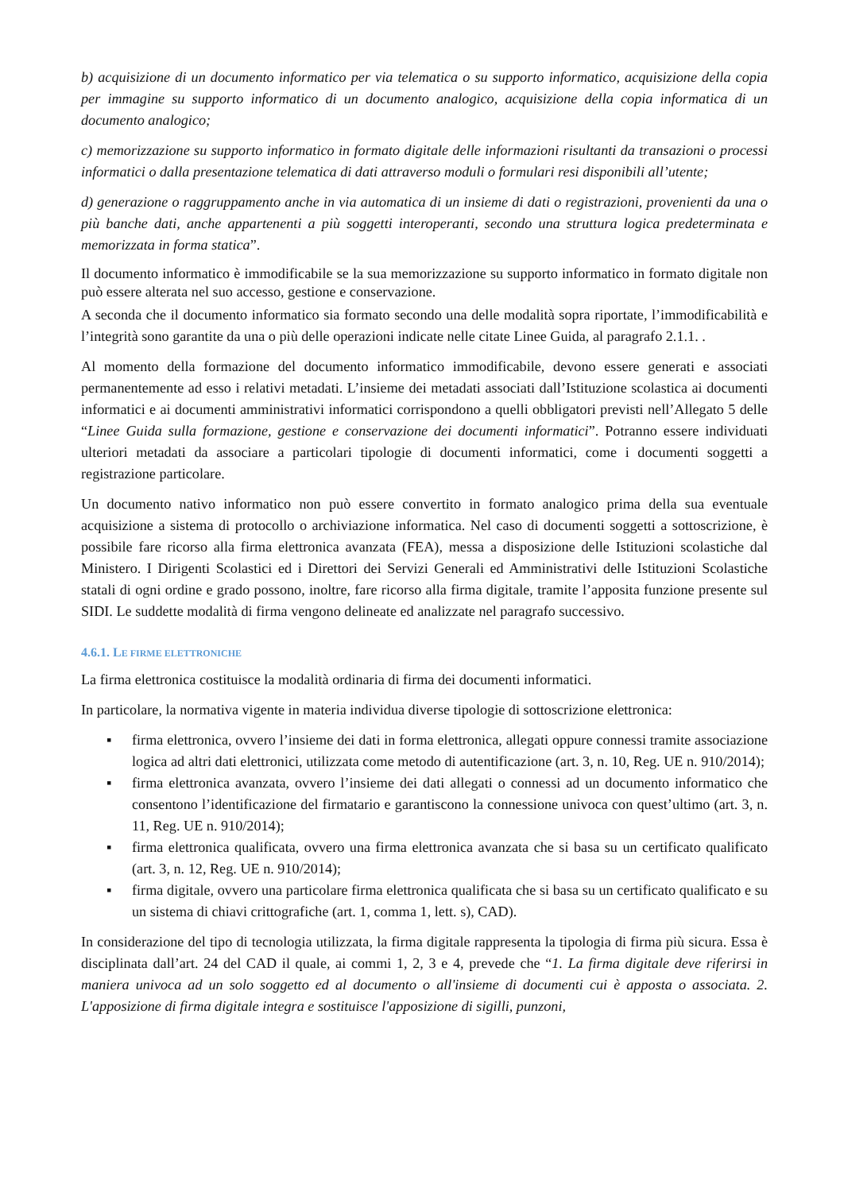b) acquisizione di un documento informatico per via telematica o su supporto informatico, acquisizione della copia per immagine su supporto informatico di un documento analogico, acquisizione della copia informatica di un documento analogico;
c) memorizzazione su supporto informatico in formato digitale delle informazioni risultanti da transazioni o processi informatici o dalla presentazione telematica di dati attraverso moduli o formulari resi disponibili all’utente;
d) generazione o raggruppamento anche in via automatica di un insieme di dati o registrazioni, provenienti da una o più banche dati, anche appartenenti a più soggetti interoperanti, secondo una struttura logica predeterminata e memorizzata in forma statica”.
Il documento informatico è immodificabile se la sua memorizzazione su supporto informatico in formato digitale non può essere alterata nel suo accesso, gestione e conservazione.
A seconda che il documento informatico sia formato secondo una delle modalità sopra riportate, l’immodificabilità e l’integrità sono garantite da una o più delle operazioni indicate nelle citate Linee Guida, al paragrafo 2.1.1. .
Al momento della formazione del documento informatico immodificabile, devono essere generati e associati permanentemente ad esso i relativi metadati. L’insieme dei metadati associati dall’Istituzione scolastica ai documenti informatici e ai documenti amministrativi informatici corrispondono a quelli obbligatori previsti nell’Allegato 5 delle “Linee Guida sulla formazione, gestione e conservazione dei documenti informatici”. Potranno essere individuati ulteriori metadati da associare a particolari tipologie di documenti informatici, come i documenti soggetti a registrazione particolare.
Un documento nativo informatico non può essere convertito in formato analogico prima della sua eventuale acquisizione a sistema di protocollo o archiviazione informatica. Nel caso di documenti soggetti a sottoscrizione, è possibile fare ricorso alla firma elettronica avanzata (FEA), messa a disposizione delle Istituzioni scolastiche dal Ministero. I Dirigenti Scolastici ed i Direttori dei Servizi Generali ed Amministrativi delle Istituzioni Scolastiche statali di ogni ordine e grado possono, inoltre, fare ricorso alla firma digitale, tramite l’apposita funzione presente sul SIDI. Le suddette modalità di firma vengono delineate ed analizzate nel paragrafo successivo.
4.6.1. LE FIRME ELETTRONICHE
La firma elettronica costituisce la modalità ordinaria di firma dei documenti informatici.
In particolare, la normativa vigente in materia individua diverse tipologie di sottoscrizione elettronica:
▪ firma elettronica, ovvero l’insieme dei dati in forma elettronica, allegati oppure connessi tramite associazione logica ad altri dati elettronici, utilizzata come metodo di autentificazione (art. 3, n. 10, Reg. UE n. 910/2014);
▪ firma elettronica avanzata, ovvero l’insieme dei dati allegati o connessi ad un documento informatico che consentono l’identificazione del firmatario e garantiscono la connessione univoca con quest’ultimo (art. 3, n. 11, Reg. UE n. 910/2014);
▪ firma elettronica qualificata, ovvero una firma elettronica avanzata che si basa su un certificato qualificato (art. 3, n. 12, Reg. UE n. 910/2014);
▪ firma digitale, ovvero una particolare firma elettronica qualificata che si basa su un certificato qualificato e su un sistema di chiavi crittografiche (art. 1, comma 1, lett. s), CAD).
In considerazione del tipo di tecnologia utilizzata, la firma digitale rappresenta la tipologia di firma più sicura. Essa è disciplinata dall’art. 24 del CAD il quale, ai commi 1, 2, 3 e 4, prevede che “1. La firma digitale deve riferirsi in maniera univoca ad un solo soggetto ed al documento o all'insieme di documenti cui è apposta o associata. 2. L'apposizione di firma digitale integra e sostituisce l'apposizione di sigilli, punzoni,